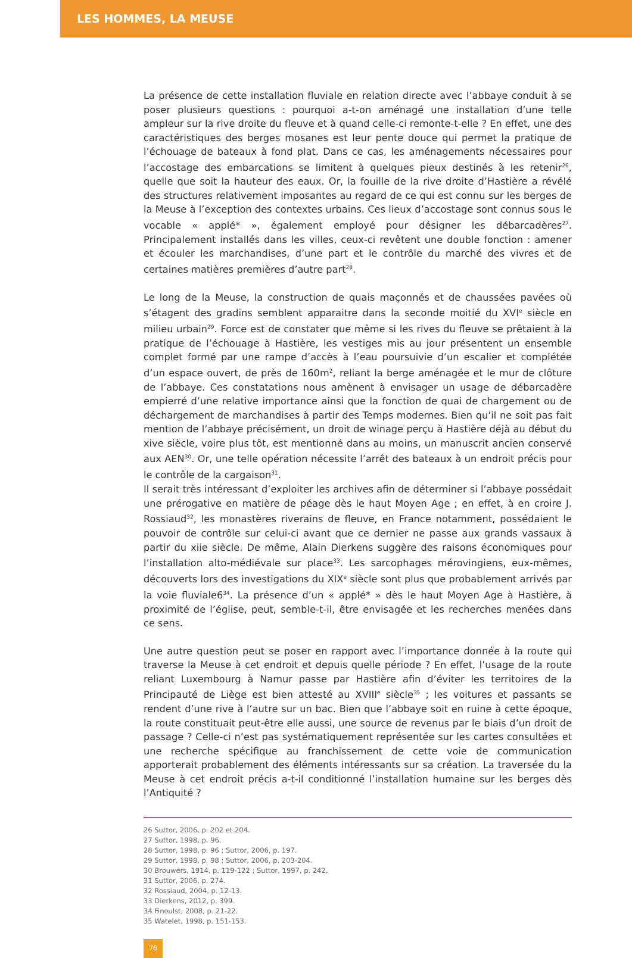LES HOMMES, LA MEUSE
La présence de cette installation fluviale en relation directe avec l’abbaye conduit à se poser plusieurs questions : pourquoi a-t-on aménagé une installation d’une telle ampleur sur la rive droite du fleuve et à quand celle-ci remonte-t-elle ? En effet, une des caractéristiques des berges mosanes est leur pente douce qui permet la pratique de l’échouage de bateaux à fond plat. Dans ce cas, les aménagements nécessaires pour l’accostage des embarcations se limitent à quelques pieux destinés à les retenir<sup>26</sup>, quelle que soit la hauteur des eaux. Or, la fouille de la rive droite d’Hastière a révélé des structures relativement imposantes au regard de ce qui est connu sur les berges de la Meuse à l’exception des contextes urbains. Ces lieux d’accostage sont connus sous le vocable « applé* », également employé pour désigner les débarcadères<sup>27</sup>. Principalement installés dans les villes, ceux-ci revêtent une double fonction : amener et écouler les marchandises, d’une part et le contrôle du marché des vivres et de certaines matières premières d’autre part<sup>28</sup>.
Le long de la Meuse, la construction de quais maçonnés et de chaussées pavées où s’étagent des gradins semblent apparaitre dans la seconde moitié du XVI<sup>e</sup> siècle en milieu urbain<sup>29</sup>. Force est de constater que même si les rives du fleuve se prêtaient à la pratique de l’échouage à Hastière, les vestiges mis au jour présentent un ensemble complet formé par une rampe d’accès à l’eau poursuivie d’un escalier et complétée d’un espace ouvert, de près de 160m<sup>2</sup>, reliant la berge aménagée et le mur de clôture de l’abbaye. Ces constatations nous amènent à envisager un usage de débarcadère empierré d’une relative importance ainsi que la fonction de quai de chargement ou de déchargement de marchandises à partir des Temps modernes. Bien qu’il ne soit pas fait mention de l’abbaye précisément, un droit de winage perçu à Hastière déjà au début du xive siècle, voire plus tôt, est mentionné dans au moins, un manuscrit ancien conservé aux AEN<sup>30</sup>. Or, une telle opération nécessite l’arrêt des bateaux à un endroit précis pour le contrôle de la cargaison<sup>31</sup>.
Il serait très intéressant d’exploiter les archives afin de déterminer si l’abbaye possédait une prérogative en matière de péage dès le haut Moyen Age ; en effet, à en croire J. Rossiaud<sup>32</sup>, les monastères riverains de fleuve, en France notamment, possédaient le pouvoir de contrôle sur celui-ci avant que ce dernier ne passe aux grands vassaux à partir du xiie siècle. De même, Alain Dierkens suggère des raisons économiques pour l’installation alto-médiévale sur place<sup>33</sup>. Les sarcophages mérovingiens, eux-mêmes, découverts lors des investigations du XIX<sup>e</sup> siècle sont plus que probablement arrivés par la voie fluviale6<sup>34</sup>. La présence d’un « applé* » dès le haut Moyen Age à Hastière, à proximité de l’église, peut, semble-t-il, être envisagée et les recherches menées dans ce sens.
Une autre question peut se poser en rapport avec l’importance donnée à la route qui traverse la Meuse à cet endroit et depuis quelle période ? En effet, l’usage de la route reliant Luxembourg à Namur passe par Hastière afin d’éviter les territoires de la Principauté de Liège est bien attesté au XVIII<sup>e</sup> siècle<sup>35</sup> ; les voitures et passants se rendent d’une rive à l’autre sur un bac. Bien que l’abbaye soit en ruine à cette époque, la route constituait peut-être elle aussi, une source de revenus par le biais d’un droit de passage ? Celle-ci n’est pas systématiquement représentée sur les cartes consultées et une recherche spécifique au franchissement de cette voie de communication apporterait probablement des éléments intéressants sur sa création. La traversée du la Meuse à cet endroit précis a-t-il conditionné l’installation humaine sur les berges dès l’Antiquité ?
26 Suttor, 2006, p. 202 et 204.
27 Suttor, 1998, p. 96.
28 Suttor, 1998, p. 96 ; Suttor, 2006, p. 197.
29 Suttor, 1998, p. 98 ; Suttor, 2006, p. 203-204.
30 Brouwers, 1914, p. 119-122 ; Suttor, 1997, p. 242.
31 Suttor, 2006, p. 274.
32 Rossiaud, 2004, p. 12-13.
33 Dierkens, 2012, p. 399.
34 Finoulst, 2008, p. 21-22.
35 Watelet, 1998, p. 151-153.
76